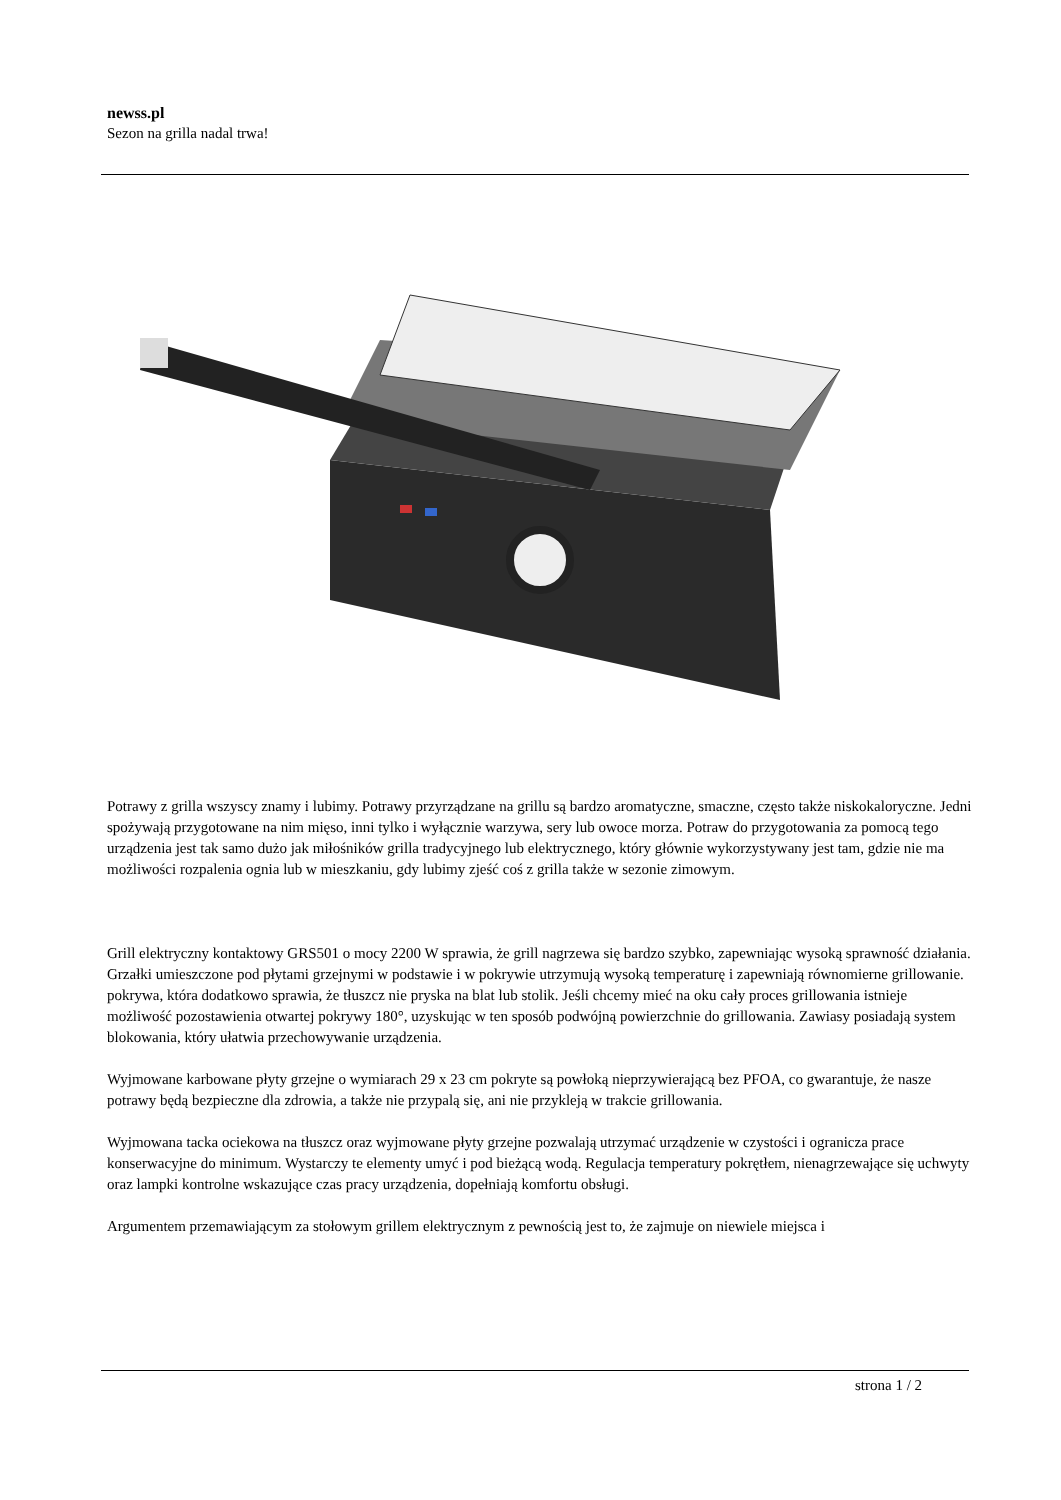newss.pl
Sezon na grilla nadal trwa!
Potrawy z grilla wszyscy znamy i lubimy. Potrawy przyrządzane na grillu są bardzo aromatyczne, smaczne, często także niskokaloryczne. Jedni spożywają przygotowane na nim mięso, inni tylko i wyłącznie warzywa, sery lub owoce morza. Potraw do przygotowania za pomocą tego urządzenia jest tak samo dużo jak miłośników grilla tradycyjnego lub elektrycznego, który głównie wykorzystywany jest tam, gdzie nie ma możliwości rozpalenia ognia lub w mieszkaniu, gdy lubimy zjeść coś z grilla także w sezonie zimowym.
Grill elektryczny kontaktowy GRS501 o mocy 2200 W sprawia, że grill nagrzewa się bardzo szybko, zapewniając wysoką sprawność działania. Grzałki umieszczone pod płytami grzejnymi w podstawie i w pokrywie utrzymują wysoką temperaturę i zapewniają równomierne grillowanie. pokrywa, która dodatkowo sprawia, że tłuszcz nie pryska na blat lub stolik. Jeśli chcemy mieć na oku cały proces grillowania istnieje możliwość pozostawienia otwartej pokrywy 180°, uzyskując w ten sposób podwójną powierzchnie do grillowania. Zawiasy posiadają system blokowania, który ułatwia przechowywanie urządzenia.
Wyjmowane karbowane płyty grzejne o wymiarach 29 x 23 cm pokryte są powłoką nieprzywierającą bez PFOA, co gwarantuje, że nasze potrawy będą bezpieczne dla zdrowia, a także nie przypalą się, ani nie przykleją w trakcie grillowania.
Wyjmowana tacka ociekowa na tłuszcz oraz wyjmowane płyty grzejne pozwalają utrzymać urządzenie w czystości i ogranicza prace konserwacyjne do minimum. Wystarczy te elementy umyć i pod bieżącą wodą. Regulacja temperatury pokrętłem, nienagrzewające się uchwyty oraz lampki kontrolne wskazujące czas pracy urządzenia, dopełniają komfortu obsługi.
Argumentem przemawiającym za stołowym grillem elektrycznym z pewnością jest to, że zajmuje on niewiele miejsca i
strona 1 / 2